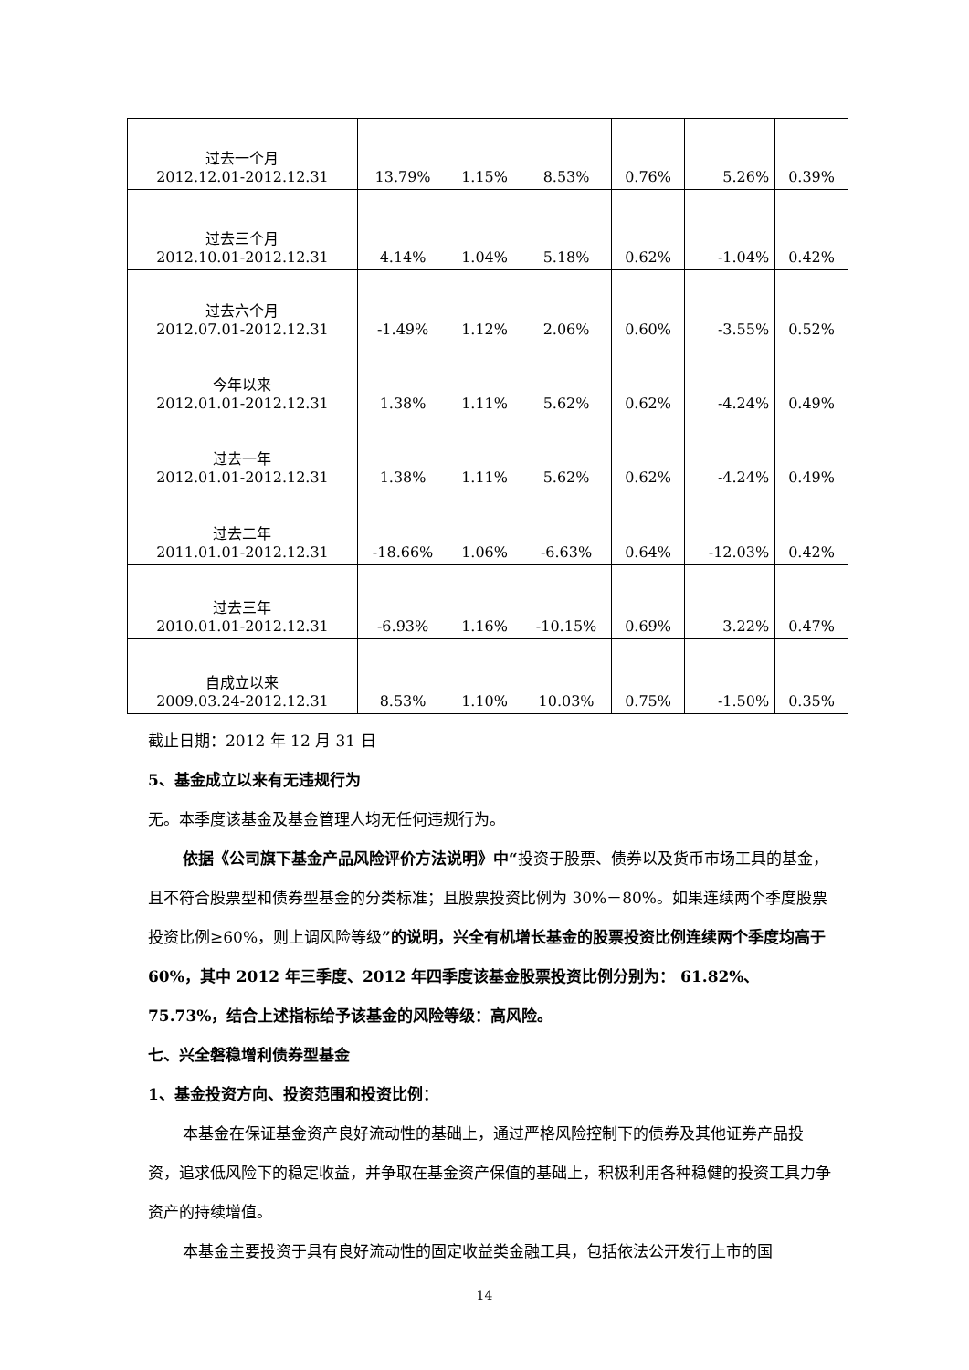| 过去一个月 2012.12.01-2012.12.31 | 13.79% | 1.15% | 8.53% | 0.76% | 5.26% | 0.39% |
| 过去三个月 2012.10.01-2012.12.31 | 4.14% | 1.04% | 5.18% | 0.62% | -1.04% | 0.42% |
| 过去六个月 2012.07.01-2012.12.31 | -1.49% | 1.12% | 2.06% | 0.60% | -3.55% | 0.52% |
| 今年以来 2012.01.01-2012.12.31 | 1.38% | 1.11% | 5.62% | 0.62% | -4.24% | 0.49% |
| 过去一年 2012.01.01-2012.12.31 | 1.38% | 1.11% | 5.62% | 0.62% | -4.24% | 0.49% |
| 过去二年 2011.01.01-2012.12.31 | -18.66% | 1.06% | -6.63% | 0.64% | -12.03% | 0.42% |
| 过去三年 2010.01.01-2012.12.31 | -6.93% | 1.16% | -10.15% | 0.69% | 3.22% | 0.47% |
| 自成立以来 2009.03.24-2012.12.31 | 8.53% | 1.10% | 10.03% | 0.75% | -1.50% | 0.35% |
截止日期：2012 年 12 月 31 日
5、基金成立以来有无违规行为
无。本季度该基金及基金管理人均无任何违规行为。
依据《公司旗下基金产品风险评价方法说明》中“投资于股票、债券以及货币市场工具的基金，且不符合股票型和债券型基金的分类标准；且股票投资比例为 30%－80%。如果连续两个季度股票投资比例≥60%，则上调风险等级”的说明，兴全有机增长基金的股票投资比例连续两个季度均高于 60%，其中 2012 年三季度、2012 年四季度该基金股票投资比例分别为： 61.82%、75.73%，结合上述指标给予该基金的风险等级：高风险。
七、兴全磐稳增利债券型基金
1、基金投资方向、投资范围和投资比例：
本基金在保证基金资产良好流动性的基础上，通过严格风险控制下的债券及其他证券产品投资，追求低风险下的稳定收益，并争取在基金资产保值的基础上，积极利用各种稳健的投资工具力争资产的持续增值。
本基金主要投资于具有良好流动性的固定收益类金融工具，包括依法公开发行上市的国
14